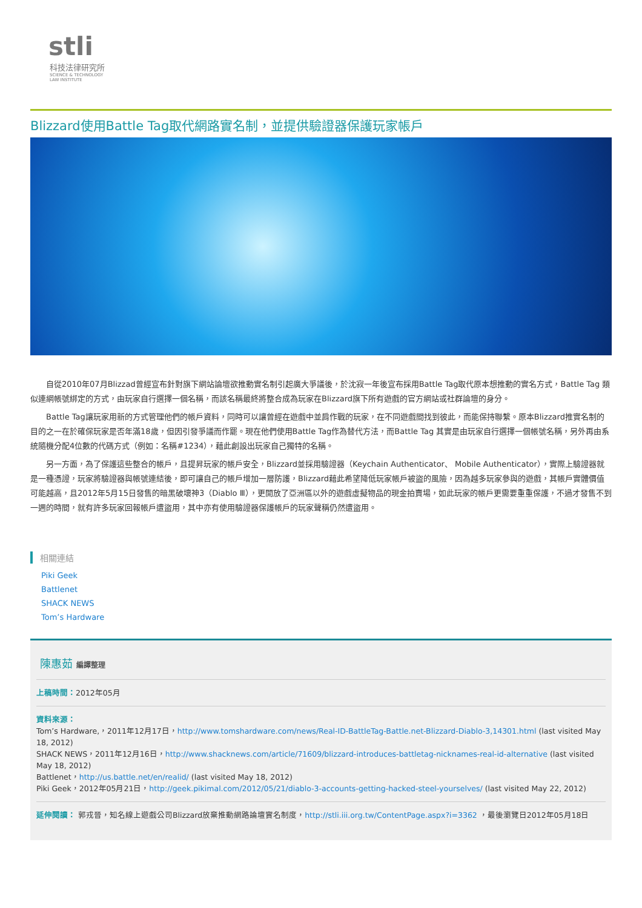stli
科技法律研究所
SCIENCE & TECHNOLOGY
LAW INSTITUTE
Blizzard使用Battle Tag取代網路實名制，並提供驗證器保護玩家帳戶
自從2010年07月Blizzad曾經宣布針對旗下網站論壇欲推動實名制引起廣大爭議後，於沈寂一年後宣布採用Battle Tag取代原本想推動的實名方式，Battle Tag 類似連網帳號綁定的方式，由玩家自行選擇一個名稱，而該名稱最終將整合成為玩家在Blizzard旗下所有遊戲的官方網站或社群論壇的身分。
Battle Tag讓玩家用新的方式管理他們的帳戶資料，同時可以讓曾經在遊戲中並肩作戰的玩家，在不同遊戲間找到彼此，而能保持聯繫。原本Blizzard推實名制的目的之一在於確保玩家是否年滿18歲，但因引發爭議而作罷。現在他們使用Battle Tag作為替代方法，而Battle Tag 其實是由玩家自行選擇一個帳號名稱，另外再由系統隨機分配4位數的代碼方式（例如：名稱#1234），藉此創設出玩家自己獨特的名稱。
另一方面，為了保護這些整合的帳戶，且提昇玩家的帳戶安全，Blizzard並採用驗證器（Keychain Authenticator、 Mobile Authenticator），實際上驗證器就是一種憑證，玩家將驗證器與帳號連結後，即可讓自己的帳戶增加一層防護，Blizzard藉此希望降低玩家帳戶被盜的風險，因為越多玩家參與的遊戲，其帳戶實體價值可能越高，且2012年5月15日發售的暗黑破壞神3（Diablo Ⅲ），更開放了亞洲區以外的遊戲虛擬物品的現金拍賣場，如此玩家的帳戶更需要重重保護，不過才發售不到一週的時間，就有許多玩家回報帳戶遭盜用，其中亦有使用驗證器保護帳戶的玩家聲稱仍然遭盜用。
相關連結
Piki Geek
Battlenet
SHACK NEWS
Tom’s Hardware
陳惠茹 編譯整理
上稿時間：2012年05月
資料來源：
Tom’s Hardware,，2011年12月17日，http://www.tomshardware.com/news/Real-ID-BattleTag-Battle.net-Blizzard-Diablo-3,14301.html (last visited May 18, 2012)
SHACK NEWS，2011年12月16日，http://www.shacknews.com/article/71609/blizzard-introduces-battletag-nicknames-real-id-alternative (last visited May 18, 2012)
Battlenet，http://us.battle.net/en/realid/ (last visited May 18, 2012)
Piki Geek，2012年05月21日，http://geek.pikimal.com/2012/05/21/diablo-3-accounts-getting-hacked-steel-yourselves/ (last visited May 22, 2012)
延伸閱讀： 郭戎晉，知名線上遊戲公司Blizzard放棄推動網路論壇實名制度，http://stli.iii.org.tw/ContentPage.aspx?i=3362 ，最後瀏覽日2012年05月18日